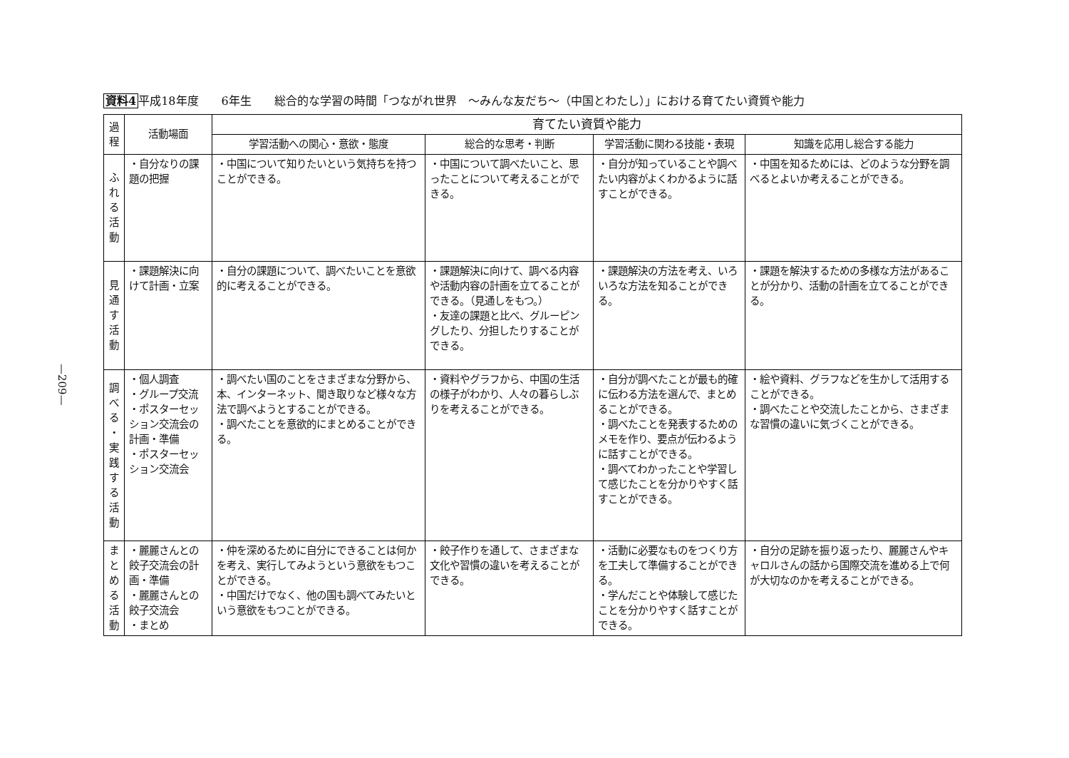—209—
資料4平成18年度　　6年生　　総合的な学習の時間「つながれ世界　～みんな友だち～（中国とわたし）」における育てたい資質や能力
| 過 程 | 活動場面 | 育てたい資質や能力 | | | |
| --- | --- | --- | --- | --- | --- |
| | | 学習活動への関心・意欲・態度 | 総合的な思考・判断 | 学習活動に関わる技能・表現 | 知識を応用し総合する能力 |
| ふ れ る 活 動 | ・自分なりの課題の把握 | ・中国について知りたいという気持ちを持つことができる。 | ・中国について調べたいこと、思ったことについて考えることができる。 | ・自分が知っていることや調べたい内容がよくわかるように話すことができる。 | ・中国を知るためには、どのような分野を調べるとよいか考えることができる。 |
| 見 通 す 活 動 | ・課題解決に向けて計画・立案 | ・自分の課題について、調べたいことを意欲的に考えることができる。 | ・課題解決に向けて、調べる内容や活動内容の計画を立てることができる。（見通しをもつ。） ・友達の課題と比べ、グルーピングしたり、分担したりすることができる。 | ・課題解決の方法を考え、いろいろな方法を知ることができる。 | ・課題を解決するための多様な方法があることが分かり、活動の計画を立てることができる。 |
| 調 べ る ・ 実 践 す る 活 動 | ・個人調査 ・グループ交流 ・ポスターセッション交流会の計画・準備 ・ポスターセッション交流会 | ・調べたい国のことをさまざまな分野から、本、インターネット、聞き取りなど様々な方法で調べようとすることができる。 ・調べたことを意欲的にまとめることができる。 | ・資料やグラフから、中国の生活の様子がわかり、人々の暮らしぶりを考えることができる。 | ・自分が調べたことが最も的確に伝わる方法を選んで、まとめることができる。 ・調べたことを発表するためのメモを作り、要点が伝わるように話すことができる。 ・調べてわかったことや学習して感じたことを分かりやすく話すことができる。 | ・絵や資料、グラフなどを生かして活用することができる。 ・調べたことや交流したことから、さまざまな習慣の違いに気づくことができる。 |
| ま と め る 活 動 | ・麗麗さんとの餃子交流会の計画・準備 ・麗麗さんとの餃子交流会 ・まとめ | ・仲を深めるために自分にできることは何かを考え、実行してみようという意欲をもつことができる。 ・中国だけでなく、他の国も調べてみたいという意欲をもつことができる。 | ・餃子作りを通して、さまざまな文化や習慣の違いを考えることができる。 | ・活動に必要なものをつくり方を工夫して準備することができる。 ・学んだことや体験して感じたことを分かりやすく話すことができる。 | ・自分の足跡を振り返ったり、麗麗さんやキャロルさんの話から国際交流を進める上で何が大切なのかを考えることができる。 |